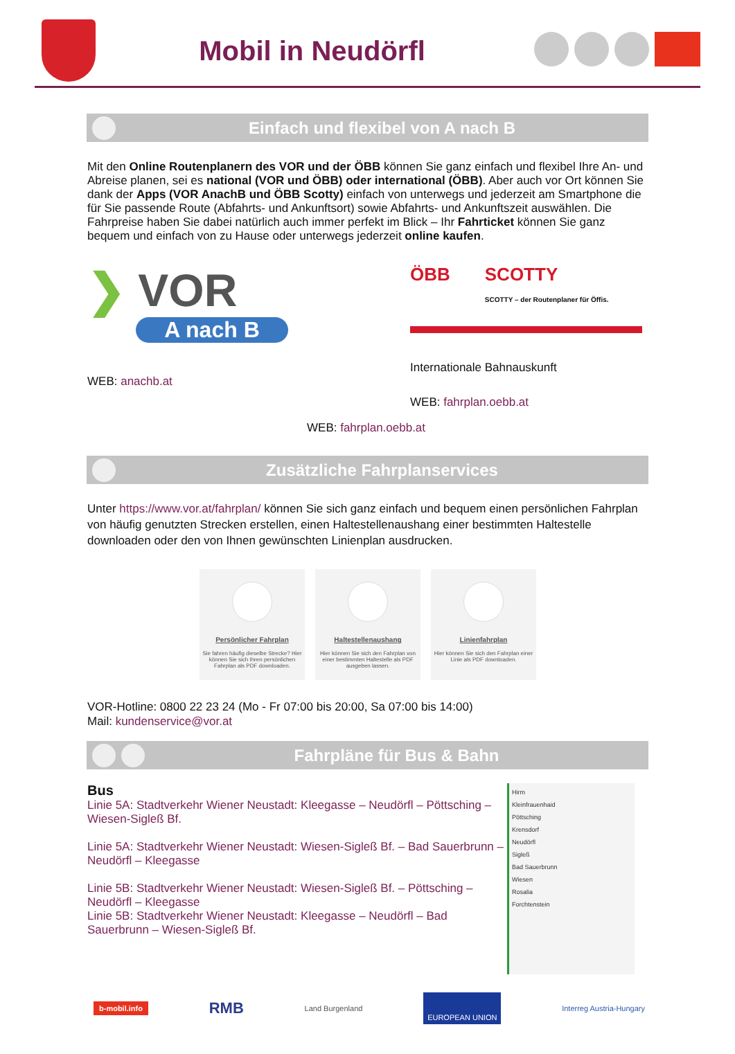Mobil in Neudörfl
Einfach und flexibel von A nach B
Mit den Online Routenplanern des VOR und der ÖBB können Sie ganz einfach und flexibel Ihre An- und Abreise planen, sei es national (VOR und ÖBB) oder international (ÖBB). Aber auch vor Ort können Sie dank der Apps (VOR AnachB und ÖBB Scotty) einfach von unterwegs und jederzeit am Smartphone die für Sie passende Route (Abfahrts- und Ankunftsort) sowie Abfahrts- und Ankunftszeit auswählen. Die Fahrpreise haben Sie dabei natürlich auch immer perfekt im Blick – Ihr Fahrticket können Sie ganz bequem und einfach von zu Hause oder unterwegs jederzeit online kaufen.
❯ VOR
A nach B
WEB: anachb.at
ÖBB SCOTTY
SCOTTY – der Routenplaner für Öffis.
Internationale Bahnauskunft
WEB: fahrplan.oebb.at
WEB: fahrplan.oebb.at
Zusätzliche Fahrplanservices
Unter https://www.vor.at/fahrplan/ können Sie sich ganz einfach und bequem einen persönlichen Fahrplan von häufig genutzten Strecken erstellen, einen Haltestellenaushang einer bestimmten Haltestelle downloaden oder den von Ihnen gewünschten Linienplan ausdrucken.
Persönlicher Fahrplan
Sie fahren häufig dieselbe Strecke? Hier können Sie sich Ihren persönlichen Fahrplan als PDF downloaden.
Haltestellenaushang
Hier können Sie sich den Fahrplan von einer bestimmten Haltestelle als PDF ausgeben lassen.
Linienfahrplan
Hier können Sie sich den Fahrplan einer Linie als PDF downloaden.
VOR-Hotline: 0800 22 23 24 (Mo - Fr 07:00 bis 20:00, Sa 07:00 bis 14:00)
Mail: kundenservice@vor.at
Fahrpläne für Bus & Bahn
Bus
Linie 5A: Stadtverkehr Wiener Neustadt: Kleegasse – Neudörfl – Pöttsching – Wiesen-Sigleß Bf.
Linie 5A: Stadtverkehr Wiener Neustadt: Wiesen-Sigleß Bf. – Bad Sauerbrunn – Neudörfl – Kleegasse
Linie 5B: Stadtverkehr Wiener Neustadt: Wiesen-Sigleß Bf. – Pöttsching – Neudörfl – Kleegasse
Linie 5B: Stadtverkehr Wiener Neustadt: Kleegasse – Neudörfl – Bad Sauerbrunn – Wiesen-Sigleß Bf.
Hirm
Kleinfrauenhaid
Pöttsching
Krensdorf
Neudörfl
Sigleß
Bad Sauerbrunn
Wiesen
Rosalia
Forchtenstein
b-mobil.info RMB Land Burgenland EUROPEAN UNION Interreg Austria-Hungary